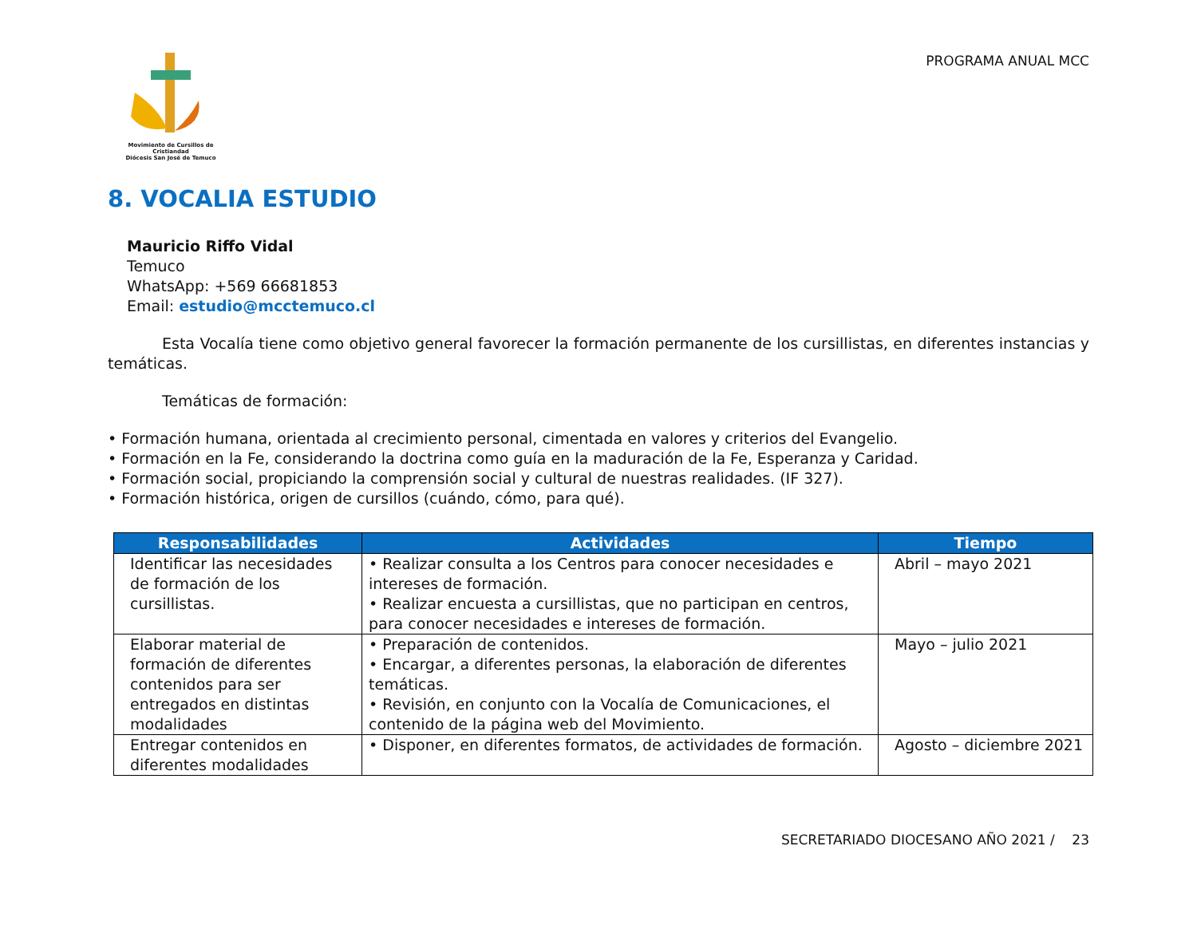Movimiento de Cursillos de Cristiandad
Diócesis San José de Temuco
PROGRAMA ANUAL MCC
8. VOCALIA ESTUDIO
Mauricio Riffo Vidal
Temuco
WhatsApp: +569 66681853
Email: estudio@mcctemuco.cl
Esta Vocalía tiene como objetivo general favorecer la formación permanente de los cursillistas, en diferentes instancias y temáticas.
Temáticas de formación:
• Formación humana, orientada al crecimiento personal, cimentada en valores y criterios del Evangelio.
• Formación en la Fe, considerando la doctrina como guía en la maduración de la Fe, Esperanza y Caridad.
• Formación social, propiciando la comprensión social y cultural de nuestras realidades. (IF 327).
• Formación histórica, origen de cursillos (cuándo, cómo, para qué).
| Responsabilidades | Actividades | Tiempo |
| --- | --- | --- |
| Identificar las necesidades de formación de los cursillistas. | • Realizar consulta a los Centros para conocer necesidades e intereses de formación. • Realizar encuesta a cursillistas, que no participan en centros, para conocer necesidades e intereses de formación. | Abril – mayo 2021 |
| Elaborar material de formación de diferentes contenidos para ser entregados en distintas modalidades | • Preparación de contenidos. • Encargar, a diferentes personas, la elaboración de diferentes temáticas. • Revisión, en conjunto con la Vocalía de Comunicaciones, el contenido de la página web del Movimiento. | Mayo – julio 2021 |
| Entregar contenidos en diferentes modalidades | • Disponer, en diferentes formatos, de actividades de formación. | Agosto – diciembre 2021 |
SECRETARIADO DIOCESANO AÑO 2021 / 23